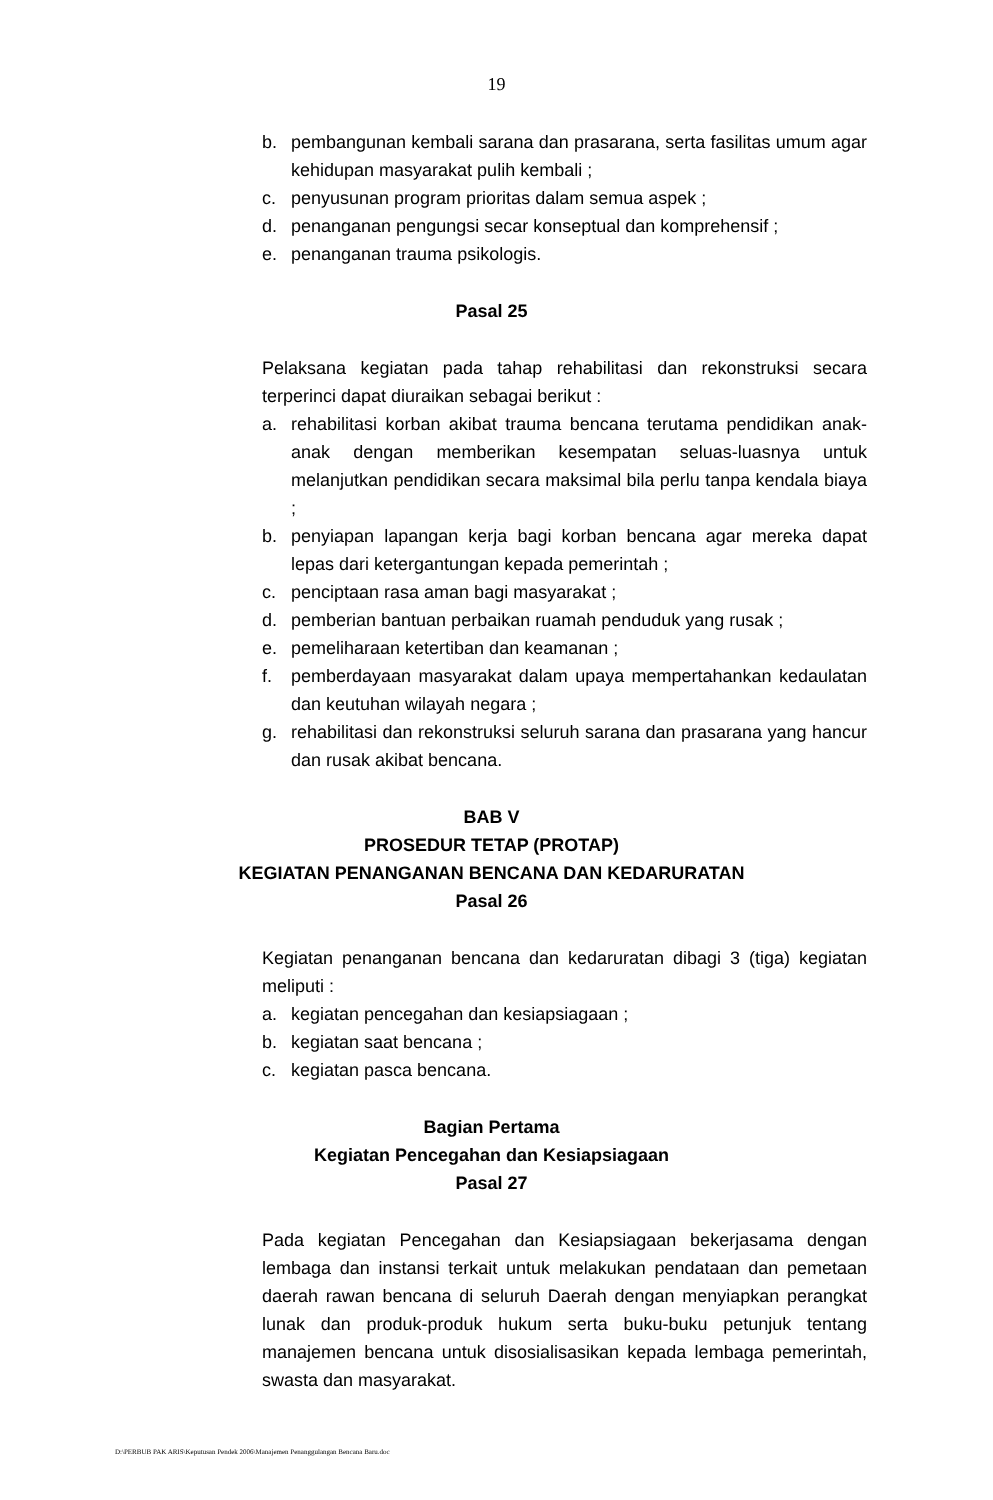19
b. pembangunan kembali sarana dan prasarana, serta fasilitas umum agar kehidupan masyarakat pulih kembali ;
c. penyusunan program prioritas dalam semua aspek ;
d. penanganan pengungsi secar konseptual dan komprehensif ;
e. penanganan trauma psikologis.
Pasal 25
Pelaksana kegiatan pada tahap rehabilitasi dan rekonstruksi secara terperinci dapat diuraikan sebagai berikut :
a. rehabilitasi korban akibat trauma bencana terutama pendidikan anak-anak dengan memberikan kesempatan seluas-luasnya untuk melanjutkan pendidikan secara maksimal bila perlu tanpa kendala biaya ;
b. penyiapan lapangan kerja bagi korban bencana agar mereka dapat lepas dari ketergantungan kepada pemerintah ;
c. penciptaan rasa aman bagi masyarakat ;
d. pemberian bantuan perbaikan ruamah penduduk yang rusak ;
e. pemeliharaan ketertiban dan keamanan ;
f. pemberdayaan masyarakat dalam upaya mempertahankan kedaulatan dan keutuhan wilayah negara ;
g. rehabilitasi dan rekonstruksi seluruh sarana dan prasarana yang hancur dan rusak akibat bencana.
BAB V
PROSEDUR TETAP (PROTAP)
KEGIATAN PENANGANAN BENCANA DAN KEDARURATAN
Pasal 26
Kegiatan penanganan bencana dan kedaruratan dibagi 3 (tiga) kegiatan meliputi :
a. kegiatan pencegahan dan kesiapsiagaan ;
b. kegiatan saat bencana ;
c. kegiatan pasca bencana.
Bagian Pertama
Kegiatan Pencegahan dan Kesiapsiagaan
Pasal 27
Pada kegiatan Pencegahan dan Kesiapsiagaan bekerjasama dengan lembaga dan instansi terkait untuk melakukan pendataan dan pemetaan daerah rawan bencana di seluruh Daerah dengan menyiapkan perangkat lunak dan produk-produk hukum serta buku-buku petunjuk tentang manajemen bencana untuk disosialisasikan kepada lembaga pemerintah, swasta dan masyarakat.
D:\PERBUB PAK ARIS\Keputusan Pendek 2006\Manajemen Penanggulangan Bencana Baru.doc